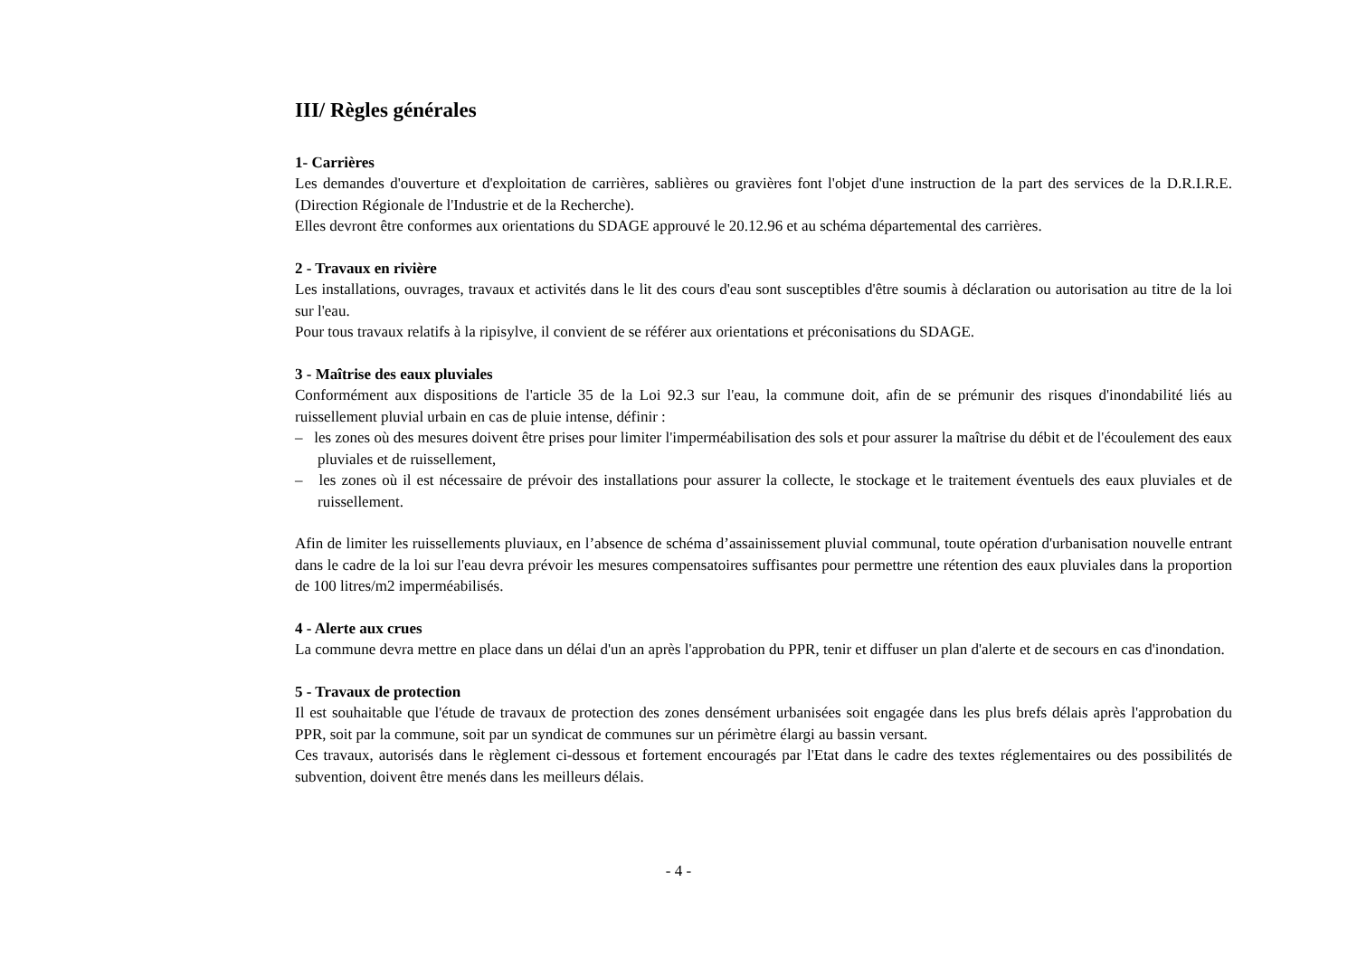III/ Règles générales
1- Carrières
Les demandes d'ouverture et d'exploitation de carrières, sablières ou gravières font l'objet d'une instruction de la part des services de la D.R.I.R.E. (Direction Régionale de l'Industrie et de la Recherche).
Elles devront être conformes aux orientations du SDAGE approuvé le 20.12.96 et au schéma départemental des carrières.
2 - Travaux en rivière
Les installations, ouvrages, travaux et activités dans le lit des cours d'eau sont susceptibles d'être soumis à déclaration ou autorisation au titre de la loi sur l'eau.
Pour tous travaux relatifs à la ripisylve, il convient de se référer aux orientations et préconisations du SDAGE.
3 - Maîtrise des eaux pluviales
Conformément aux dispositions de l'article 35 de la Loi 92.3 sur l'eau, la commune doit, afin de se prémunir des risques d'inondabilité liés au ruissellement pluvial urbain en cas de pluie intense, définir :
– les zones où des mesures doivent être prises pour limiter l'imperméabilisation des sols et pour assurer la maîtrise du débit et de l'écoulement des eaux pluviales et de ruissellement,
– les zones où il est nécessaire de prévoir des installations pour assurer la collecte, le stockage et le traitement éventuels des eaux pluviales et de ruissellement.
Afin de limiter les ruissellements pluviaux, en l’absence de schéma d’assainissement pluvial communal, toute opération d'urbanisation nouvelle entrant dans le cadre de la loi sur l'eau devra prévoir les mesures compensatoires suffisantes pour permettre une rétention des eaux pluviales dans la proportion de 100 litres/m2 imperméabilisés.
4 - Alerte aux crues
La commune devra mettre en place dans un délai d'un an après l'approbation du PPR, tenir et diffuser un plan d'alerte et de secours en cas d'inondation.
5 - Travaux de protection
Il est souhaitable que l'étude de travaux de protection des zones densément urbanisées soit engagée dans les plus brefs délais après l'approbation du PPR, soit par la commune, soit par un syndicat de communes sur un périmètre élargi au bassin versant.
Ces travaux, autorisés dans le règlement ci-dessous et fortement encouragés par l'Etat dans le cadre des textes réglementaires ou des possibilités de subvention, doivent être menés dans les meilleurs délais.
- 4 -